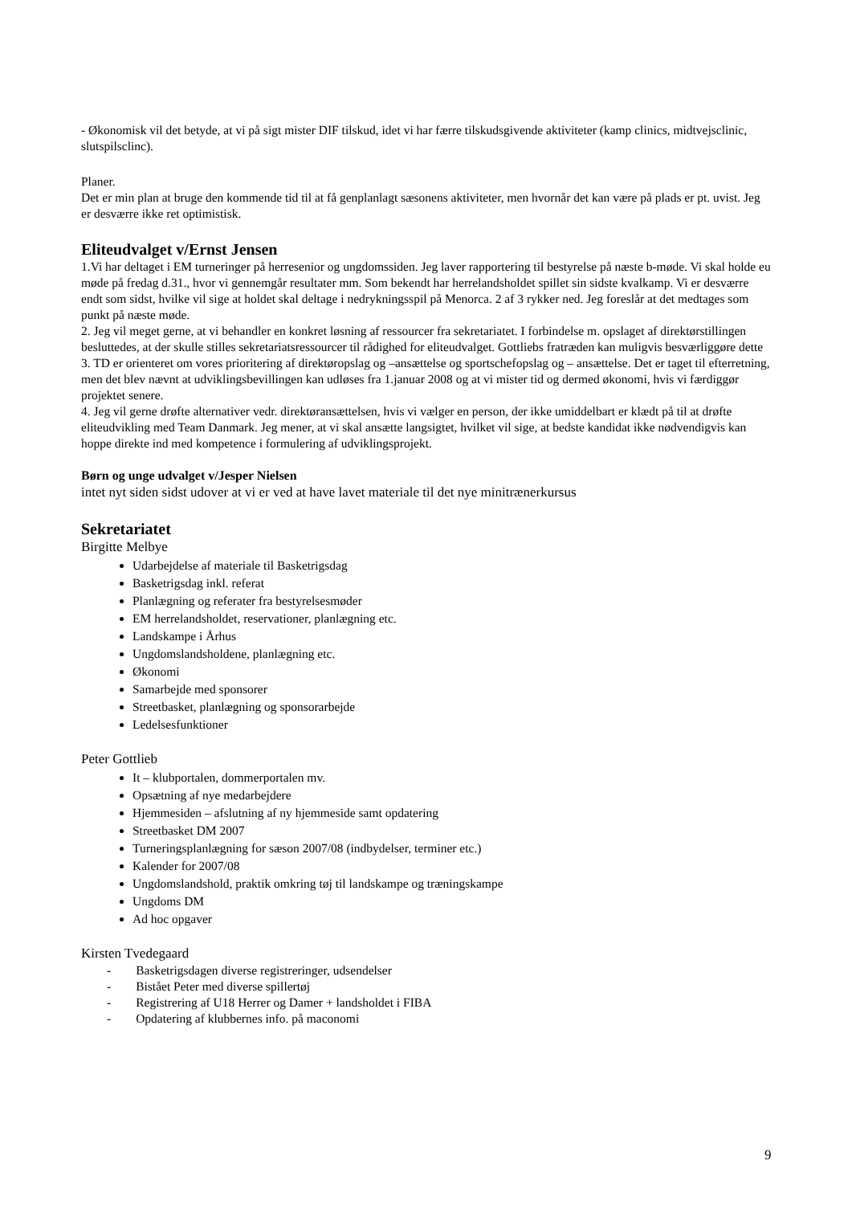- Økonomisk vil det betyde, at vi på sigt mister DIF tilskud, idet vi har færre tilskudsgivende aktiviteter (kamp clinics, midtvejsclinic, slutspilsclinc).
Planer.
Det er min plan at bruge den kommende tid til at få genplanlagt sæsonens aktiviteter, men hvornår det kan være på plads er pt. uvist. Jeg er desværre ikke ret optimistisk.
Eliteudvalget v/Ernst Jensen
1.Vi har deltaget i EM turneringer på herresenior og ungdomssiden. Jeg laver rapportering til bestyrelse på næste b-møde. Vi skal holde eu møde på fredag d.31., hvor vi gennemgår resultater mm. Som bekendt har herrelandsholdet spillet sin sidste kvalkamp. Vi er desværre endt som sidst, hvilke vil sige at holdet skal deltage i nedrykningsspil på Menorca. 2 af 3 rykker ned. Jeg foreslår at det medtages som punkt på næste møde.
2. Jeg vil meget gerne, at vi behandler en konkret løsning af ressourcer fra sekretariatet. I forbindelse m. opslaget af direktørstillingen besluttedes, at der skulle stilles sekretariatsressourcer til rådighed for eliteudvalget. Gottliebs fratræden kan muligvis besværliggøre dette
3. TD er orienteret om vores prioritering af direktøropslag og –ansættelse og sportschefopslag og – ansættelse. Det er taget til efterretning, men det blev nævnt at udviklingsbevillingen kan udløses fra 1.januar 2008 og at vi mister tid og dermed økonomi, hvis vi færdiggør projektet senere.
4. Jeg vil gerne drøfte alternativer vedr. direktøransættelsen, hvis vi vælger en person, der ikke umiddelbart er klædt på til at drøfte eliteudvikling med Team Danmark. Jeg mener, at vi skal ansætte langsigtet, hvilket vil sige, at bedste kandidat ikke nødvendigvis kan hoppe direkte ind med kompetence i formulering af udviklingsprojekt.
Børn og unge udvalget v/Jesper Nielsen
intet nyt siden sidst udover at vi er ved at have lavet materiale til det nye minitrænerkursus
Sekretariatet
Birgitte Melbye
Udarbejdelse af materiale til Basketrigsdag
Basketrigsdag inkl. referat
Planlægning og referater fra bestyrelsesmøder
EM herrelandsholdet, reservationer, planlægning etc.
Landskampe i Århus
Ungdomslandsholdene, planlægning etc.
Økonomi
Samarbejde med sponsorer
Streetbasket, planlægning og sponsorarbejde
Ledelsesfunktioner
Peter Gottlieb
It – klubportalen, dommerportalen mv.
Opsætning af nye medarbejdere
Hjemmesiden – afslutning af ny hjemmeside samt opdatering
Streetbasket DM 2007
Turneringsplanlægning for sæson 2007/08 (indbydelser, terminer etc.)
Kalender for 2007/08
Ungdomslandshold, praktik omkring tøj til landskampe og træningskampe
Ungdoms DM
Ad hoc opgaver
Kirsten Tvedegaard
- Basketrigsdagen diverse registreringer, udsendelser
- Bistået Peter med diverse spillertøj
- Registrering af U18 Herrer og Damer + landsholdet i FIBA
- Opdatering af klubbernes info. på maconomi
9